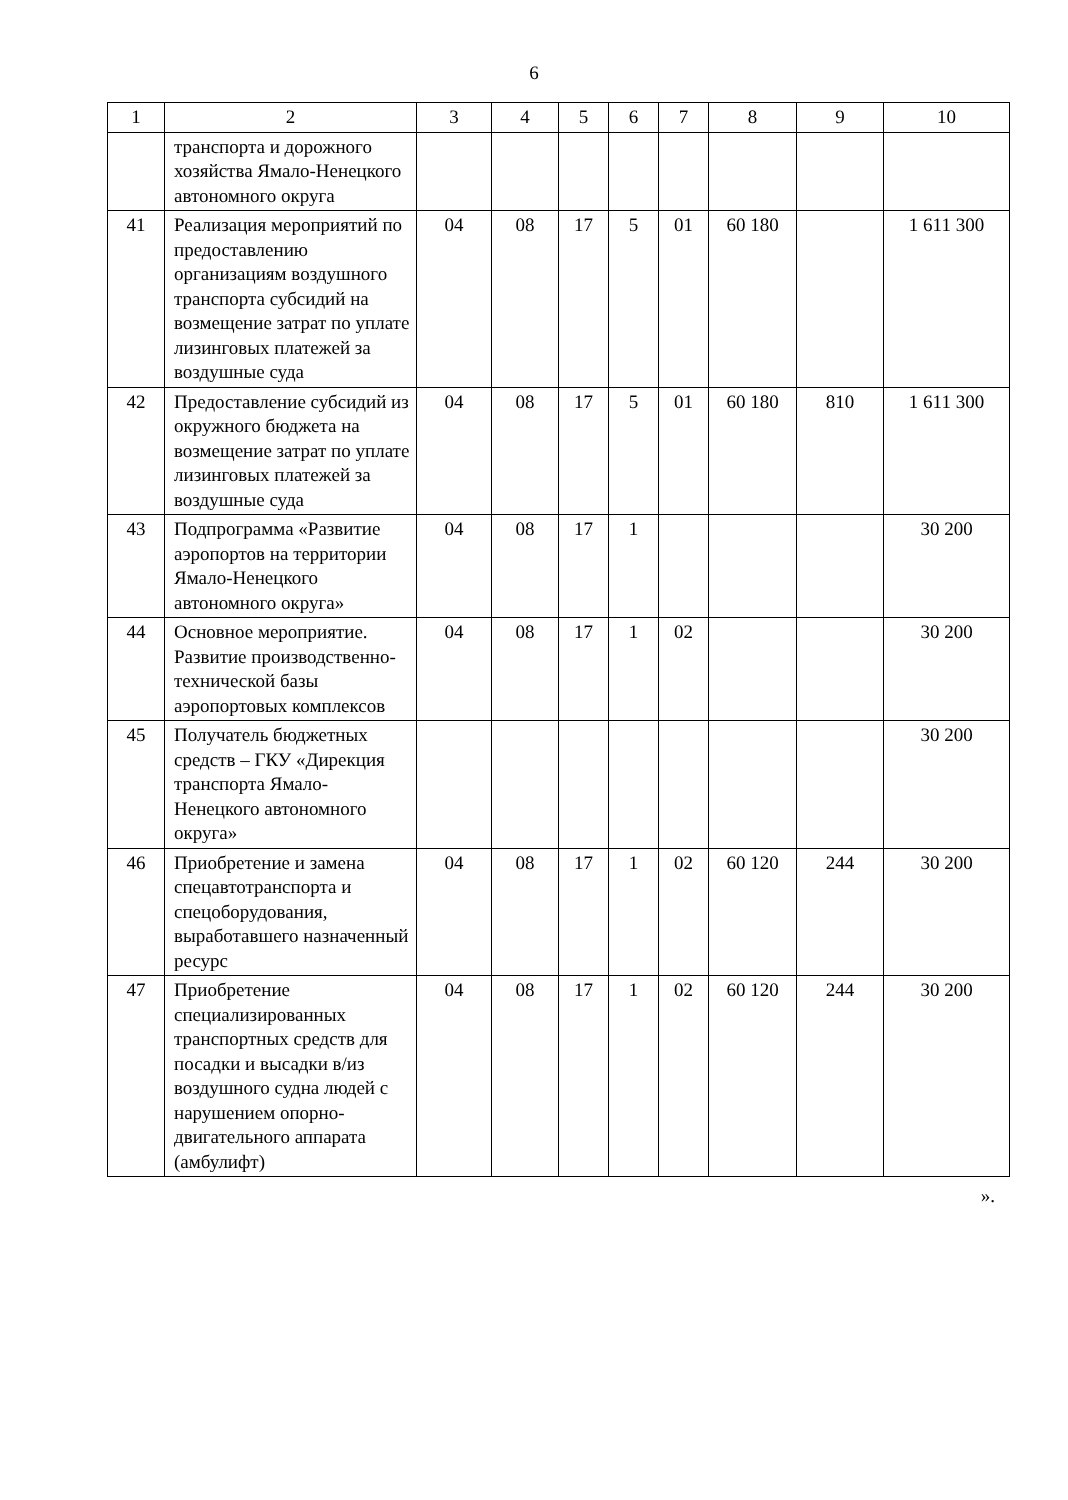6
| 1 | 2 | 3 | 4 | 5 | 6 | 7 | 8 | 9 | 10 |
| --- | --- | --- | --- | --- | --- | --- | --- | --- | --- |
| | транспорта и дорожного хозяйства Ямало-Ненецкого автономного округа | | | | | | | | |
| 41 | Реализация мероприятий по предоставлению организациям воздушного транспорта субсидий на возмещение затрат по уплате лизинговых платежей за воздушные суда | 04 | 08 | 17 | 5 | 01 | 60 180 | | 1 611 300 |
| 42 | Предоставление субсидий из окружного бюджета на возмещение затрат по уплате лизинговых платежей за воздушные суда | 04 | 08 | 17 | 5 | 01 | 60 180 | 810 | 1 611 300 |
| 43 | Подпрограмма «Развитие аэропортов на территории Ямало-Ненецкого автономного округа» | 04 | 08 | 17 | 1 | | | | 30 200 |
| 44 | Основное мероприятие. Развитие производственно-технической базы аэропортовых комплексов | 04 | 08 | 17 | 1 | 02 | | | 30 200 |
| 45 | Получатель бюджетных средств – ГКУ «Дирекция транспорта Ямало-Ненецкого автономного округа» | | | | | | | | 30 200 |
| 46 | Приобретение и замена спецавтотранспорта и спецоборудования, выработавшего назначенный ресурс | 04 | 08 | 17 | 1 | 02 | 60 120 | 244 | 30 200 |
| 47 | Приобретение специализированных транспортных средств для посадки и высадки в/из воздушного судна людей с нарушением опорно-двигательного аппарата (амбулифт) | 04 | 08 | 17 | 1 | 02 | 60 120 | 244 | 30 200 |
».